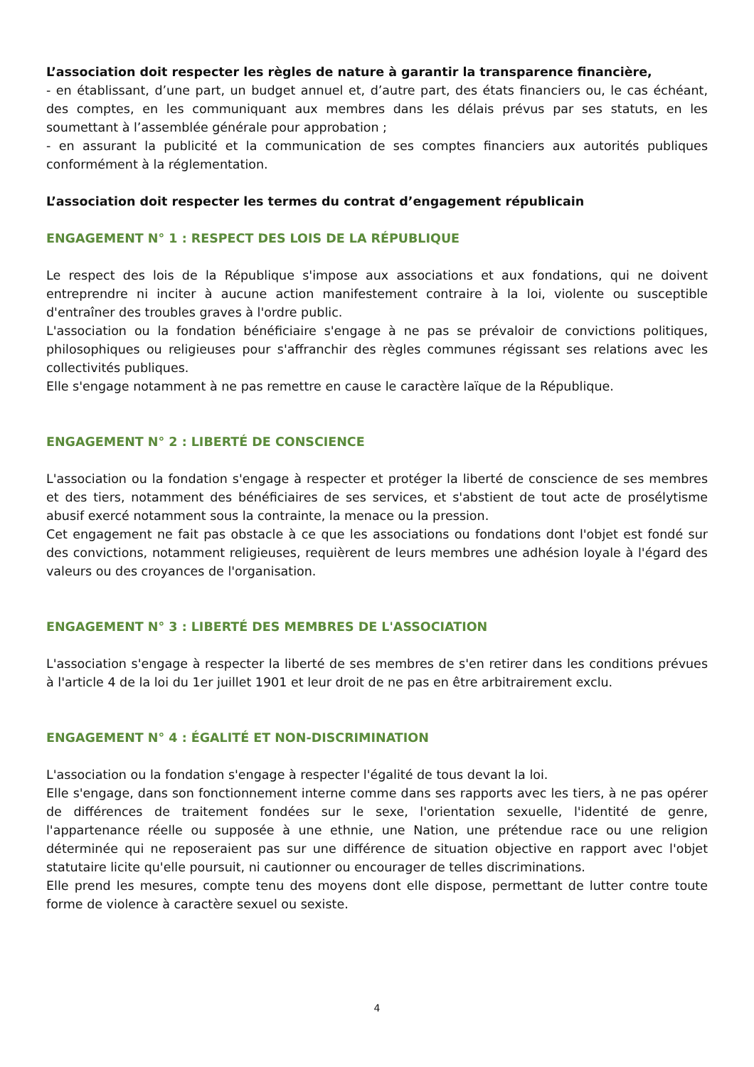L’association doit respecter les règles de nature à garantir la transparence financière,
- en établissant, d’une part, un budget annuel et, d’autre part, des états financiers ou, le cas échéant, des comptes, en les communiquant aux membres dans les délais prévus par ses statuts, en les soumettant à l’assemblée générale pour approbation ;
- en assurant la publicité et la communication de ses comptes financiers aux autorités publiques conformément à la réglementation.
L’association doit respecter les termes du contrat d’engagement républicain
ENGAGEMENT N° 1 : RESPECT DES LOIS DE LA RÉPUBLIQUE
Le respect des lois de la République s'impose aux associations et aux fondations, qui ne doivent entreprendre ni inciter à aucune action manifestement contraire à la loi, violente ou susceptible d'entraîner des troubles graves à l'ordre public.
L'association ou la fondation bénéficiaire s'engage à ne pas se prévaloir de convictions politiques, philosophiques ou religieuses pour s'affranchir des règles communes régissant ses relations avec les collectivités publiques.
Elle s'engage notamment à ne pas remettre en cause le caractère laïque de la République.
ENGAGEMENT N° 2 : LIBERTÉ DE CONSCIENCE
L'association ou la fondation s'engage à respecter et protéger la liberté de conscience de ses membres et des tiers, notamment des bénéficiaires de ses services, et s'abstient de tout acte de prosélytisme abusif exercé notamment sous la contrainte, la menace ou la pression.
Cet engagement ne fait pas obstacle à ce que les associations ou fondations dont l'objet est fondé sur des convictions, notamment religieuses, requièrent de leurs membres une adhésion loyale à l'égard des valeurs ou des croyances de l'organisation.
ENGAGEMENT N° 3 : LIBERTÉ DES MEMBRES DE L'ASSOCIATION
L'association s'engage à respecter la liberté de ses membres de s'en retirer dans les conditions prévues à l'article 4 de la loi du 1er juillet 1901 et leur droit de ne pas en être arbitrairement exclu.
ENGAGEMENT N° 4 : ÉGALITÉ ET NON-DISCRIMINATION
L'association ou la fondation s'engage à respecter l'égalité de tous devant la loi.
Elle s'engage, dans son fonctionnement interne comme dans ses rapports avec les tiers, à ne pas opérer de différences de traitement fondées sur le sexe, l'orientation sexuelle, l'identité de genre, l'appartenance réelle ou supposée à une ethnie, une Nation, une prétendue race ou une religion déterminée qui ne reposeraient pas sur une différence de situation objective en rapport avec l'objet statutaire licite qu'elle poursuit, ni cautionner ou encourager de telles discriminations.
Elle prend les mesures, compte tenu des moyens dont elle dispose, permettant de lutter contre toute forme de violence à caractère sexuel ou sexiste.
4